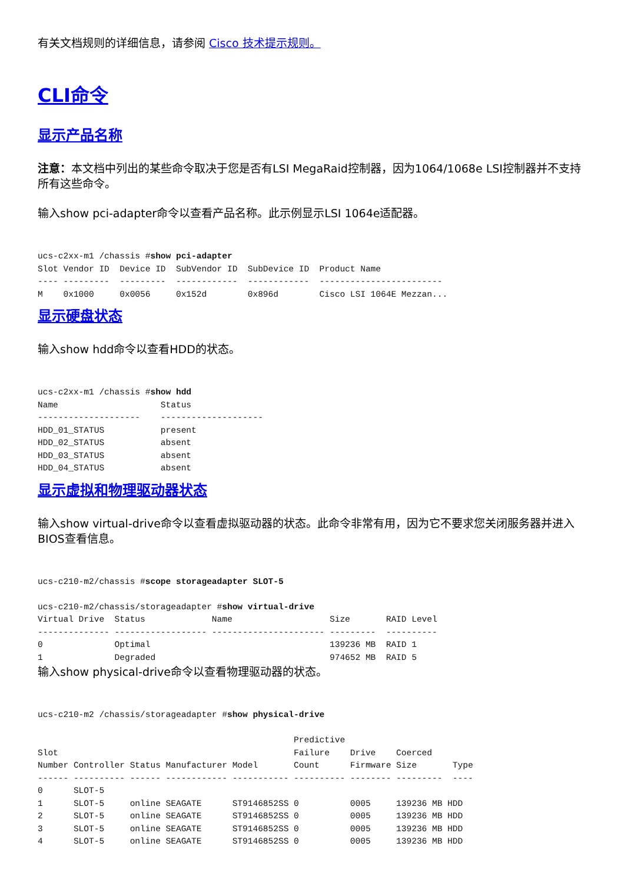有关文档规则的详细信息，请参阅 Cisco 技术提示规则。
CLI命令
显示产品名称
注意：本文档中列出的某些命令取决于您是否有LSI MegaRaid控制器，因为1064/1068e LSI控制器并不支持所有这些命令。
输入show pci-adapter命令以查看产品名称。此示例显示LSI 1064e适配器。
ucs-c2xx-m1 /chassis #show pci-adapter
Slot Vendor ID  Device ID  SubVendor ID  SubDevice ID  Product Name
---- ---------  ---------  ------------  ------------  ------------------------
M    0x1000     0x0056     0x152d        0x896d        Cisco LSI 1064E Mezzan...
显示硬盘状态
输入show hdd命令以查看HDD的状态。
ucs-c2xx-m1 /chassis #show hdd
Name                    Status
--------------------    --------------------
HDD_01_STATUS           present
HDD_02_STATUS           absent
HDD_03_STATUS           absent
HDD_04_STATUS           absent
显示虚拟和物理驱动器状态
输入show virtual-drive命令以查看虚拟驱动器的状态。此命令非常有用，因为它不要求您关闭服务器并进入BIOS查看信息。
ucs-c210-m2/chassis #scope storageadapter SLOT-5

ucs-c210-m2/chassis/storageadapter #show virtual-drive
Virtual Drive  Status             Name                   Size       RAID Level
-------------- ------------------ ---------------------- ---------  ----------
0              Optimal                                   139236 MB  RAID 1
1              Degraded                                  974652 MB  RAID 5
输入show physical-drive命令以查看物理驱动器的状态。
ucs-c210-m2 /chassis/storageadapter #show physical-drive

                                                  Predictive
Slot                                              Failure    Drive    Coerced
Number Controller Status Manufacturer Model       Count      Firmware Size       Type
------ ---------- ------ ------------ ----------- ---------- -------- ---------  ----
0      SLOT-5
1      SLOT-5     online SEAGATE      ST9146852SS 0          0005     139236 MB HDD
2      SLOT-5     online SEAGATE      ST9146852SS 0          0005     139236 MB HDD
3      SLOT-5     online SEAGATE      ST9146852SS 0          0005     139236 MB HDD
4      SLOT-5     online SEAGATE      ST9146852SS 0          0005     139236 MB HDD